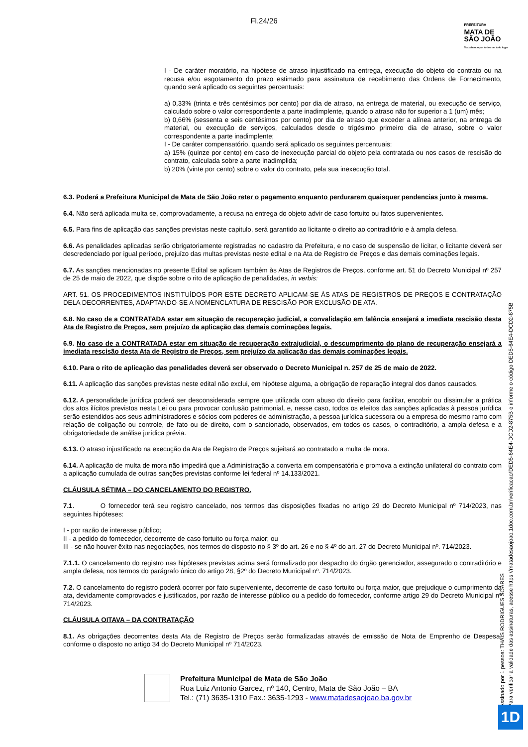Fl.24/26
PREFEITURA
MATA DE
SÃO JOÃO
Trabalhando por todos em todo lugar
I - De caráter moratório, na hipótese de atraso injustificado na entrega, execução do objeto do contrato ou na recusa e/ou esgotamento do prazo estimado para assinatura de recebimento das Ordens de Fornecimento, quando será aplicado os seguintes percentuais:
a) 0,33% (trinta e três centésimos por cento) por dia de atraso, na entrega de material, ou execução de serviço, calculado sobre o valor correspondente a parte inadimplente, quando o atraso não for superior a 1 (um) mês;
b) 0,66% (sessenta e seis centésimos por cento) por dia de atraso que exceder a alínea anterior, na entrega de material, ou execução de serviços, calculados desde o trigésimo primeiro dia de atraso, sobre o valor correspondente a parte inadimplente;
I - De caráter compensatório, quando será aplicado os seguintes percentuais:
a) 15% (quinze por cento) em caso de inexecução parcial do objeto pela contratada ou nos casos de rescisão do contrato, calculada sobre a parte inadimplida;
b) 20% (vinte por cento) sobre o valor do contrato, pela sua inexecução total.
6.3. Poderá a Prefeitura Municipal de Mata de São João reter o pagamento enquanto perdurarem quaisquer pendencias junto à mesma.
6.4. Não será aplicada multa se, comprovadamente, a recusa na entrega do objeto advir de caso fortuito ou fatos supervenientes.
6.5. Para fins de aplicação das sanções previstas neste capitulo, será garantido ao licitante o direito ao contraditório e à ampla defesa.
6.6. As penalidades aplicadas serão obrigatoriamente registradas no cadastro da Prefeitura, e no caso de suspensão de licitar, o licitante deverá ser descredenciado por igual período, prejuízo das multas previstas neste edital e na Ata de Registro de Preços e das demais cominações legais.
6.7. As sanções mencionadas no presente Edital se aplicam também às Atas de Registros de Preços, conforme art. 51 do Decreto Municipal nº 257 de 25 de maio de 2022, que dispõe sobre o rito de aplicação de penalidades, in verbis:
ART. 51. OS PROCEDIMENTOS INSTITUÍDOS POR ESTE DECRETO APLICAM-SE ÀS ATAS DE REGISTROS DE PREÇOS E CONTRATAÇÃO DELA DECORRENTES, ADAPTANDO-SE A NOMENCLATURA DE RESCISÃO POR EXCLUSÃO DE ATA.
6.8. No caso de a CONTRATADA estar em situação de recuperação judicial, a convalidação em falência ensejará a imediata rescisão desta Ata de Registro de Preços, sem prejuízo da aplicação das demais cominações legais.
6.9. No caso de a CONTRATADA estar em situação de recuperação extrajudicial, o descumprimento do plano de recuperação ensejará a imediata rescisão desta Ata de Registro de Preços, sem prejuízo da aplicação das demais cominações legais.
6.10. Para o rito de aplicação das penalidades deverá ser observado o Decreto Municipal n. 257 de 25 de maio de 2022.
6.11. A aplicação das sanções previstas neste edital não exclui, em hipótese alguma, a obrigação de reparação integral dos danos causados.
6.12. A personalidade jurídica poderá ser desconsiderada sempre que utilizada com abuso do direito para facilitar, encobrir ou dissimular a prática dos atos ilícitos previstos nesta Lei ou para provocar confusão patrimonial, e, nesse caso, todos os efeitos das sanções aplicadas à pessoa jurídica serão estendidos aos seus administradores e sócios com poderes de administração, a pessoa jurídica sucessora ou a empresa do mesmo ramo com relação de coligação ou controle, de fato ou de direito, com o sancionado, observados, em todos os casos, o contraditório, a ampla defesa e a obrigatoriedade de análise jurídica prévia.
6.13. O atraso injustificado na execução da Ata de Registro de Preços sujeitará ao contratado a multa de mora.
6.14. A aplicação de multa de mora não impedirá que a Administração a converta em compensatória e promova a extinção unilateral do contrato com a aplicação cumulada de outras sanções previstas conforme lei federal nº 14.133/2021.
CLÁUSULA SÉTIMA – DO CANCELAMENTO DO REGISTRO.
7.1. O fornecedor terá seu registro cancelado, nos termos das disposições fixadas no artigo 29 do Decreto Municipal nº 714/2023, nas seguintes hipóteses:
I - por razão de interesse público;
II - a pedido do fornecedor, decorrente de caso fortuito ou força maior; ou
III - se não houver êxito nas negociações, nos termos do disposto no § 3º do art. 26 e no § 4º do art. 27 do Decreto Municipal nº. 714/2023.
7.1.1. O cancelamento do registro nas hipóteses previstas acima será formalizado por despacho do órgão gerenciador, assegurado o contraditório e ampla defesa, nos termos do parágrafo único do artigo 28, §2º do Decreto Municipal nº. 714/2023.
7.2. O cancelamento do registro poderá ocorrer por fato superveniente, decorrente de caso fortuito ou força maior, que prejudique o cumprimento da ata, devidamente comprovados e justificados, por razão de interesse público ou a pedido do fornecedor, conforme artigo 29 do Decreto Municipal nº 714/2023.
CLÁUSULA OITAVA – DA CONTRATAÇÃO
8.1. As obrigações decorrentes desta Ata de Registro de Preços serão formalizadas através de emissão de Nota de Emprenho de Despesa, conforme o disposto no artigo 34 do Decreto Municipal nº 714/2023.
Assinado por 1 pessoa: THAÍS RODRIGUES SOARES
Para verificar a validade das assinaturas, acesse https://matadesaojoao.1doc.com.br/verificacao/DED5-64E4-DCD2-875B e informe o código DED5-64E4-DCD2-875B
Prefeitura Municipal de Mata de São João
Rua Luiz Antonio Garcez, nº 140, Centro, Mata de São João – BA
Tel.: (71) 3635-1310 Fax.: 3635-1293 - www.matadesaojoao.ba.gov.br
1D